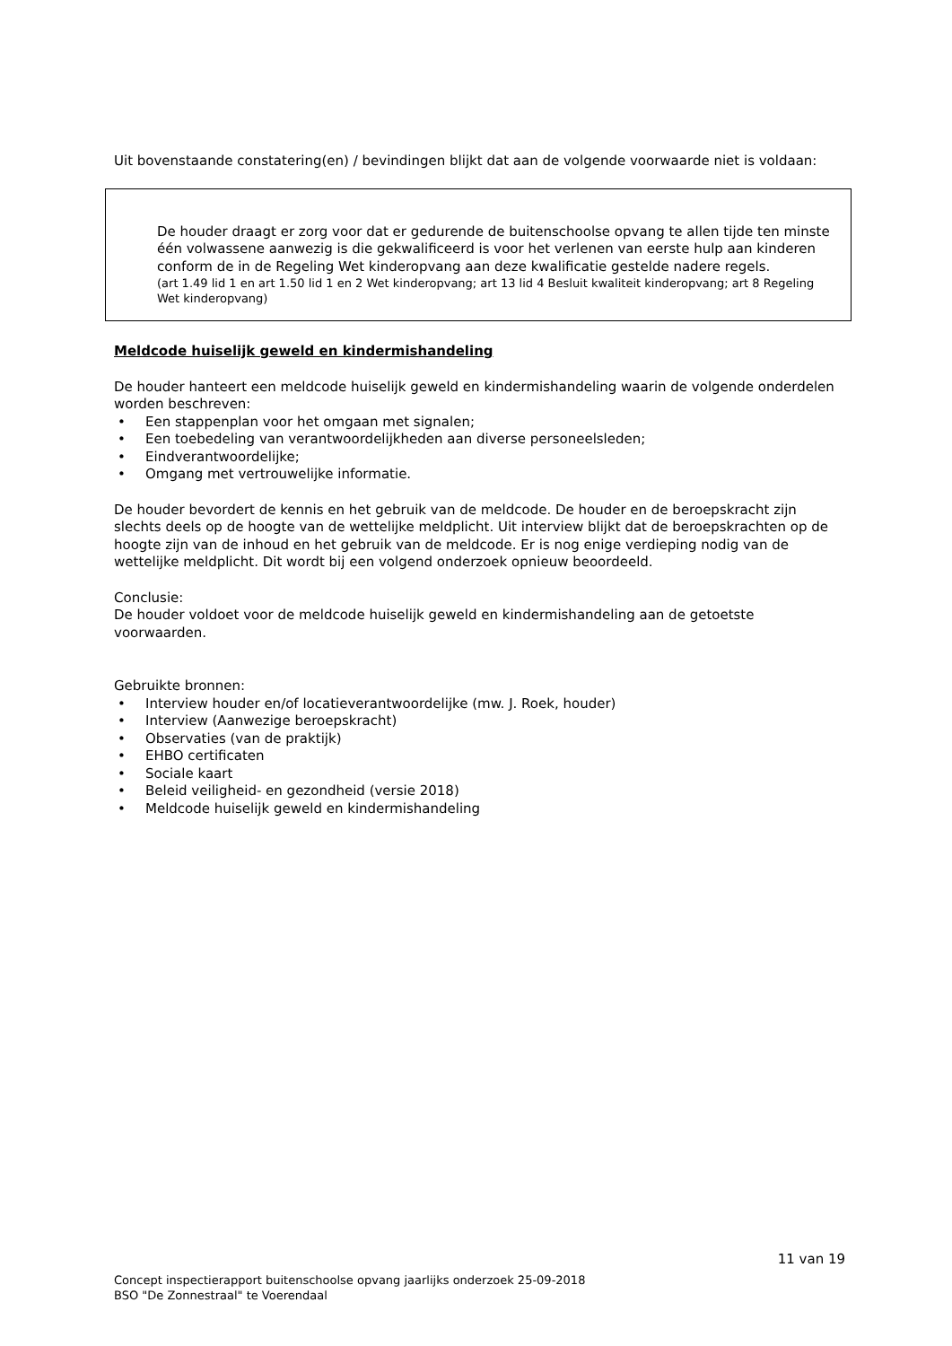Uit bovenstaande constatering(en) / bevindingen blijkt dat aan de volgende voorwaarde niet is voldaan:
De houder draagt er zorg voor dat er gedurende de buitenschoolse opvang te allen tijde ten minste één volwassene aanwezig is die gekwalificeerd is voor het verlenen van eerste hulp aan kinderen conform de in de Regeling Wet kinderopvang aan deze kwalificatie gestelde nadere regels.
(art 1.49 lid 1 en art 1.50 lid 1 en 2 Wet kinderopvang; art 13 lid 4 Besluit kwaliteit kinderopvang; art 8 Regeling Wet kinderopvang)
Meldcode huiselijk geweld en kindermishandeling
De houder hanteert een meldcode huiselijk geweld en kindermishandeling waarin de volgende onderdelen worden beschreven:
• Een stappenplan voor het omgaan met signalen;
• Een toebedeling van verantwoordelijkheden aan diverse personeelsleden;
• Eindverantwoordelijke;
• Omgang met vertrouwelijke informatie.
De houder bevordert de kennis en het gebruik van de meldcode. De houder en de beroepskracht zijn slechts deels op de hoogte van de wettelijke meldplicht. Uit interview blijkt dat de beroepskrachten op de hoogte zijn van de inhoud en het gebruik van de meldcode. Er is nog enige verdieping nodig van de wettelijke meldplicht. Dit wordt bij een volgend onderzoek opnieuw beoordeeld.
Conclusie:
De houder voldoet voor de meldcode huiselijk geweld en kindermishandeling aan de getoetste voorwaarden.
Gebruikte bronnen:
• Interview houder en/of locatieverantwoordelijke (mw. J. Roek, houder)
• Interview (Aanwezige beroepskracht)
• Observaties (van de praktijk)
• EHBO certificaten
• Sociale kaart
• Beleid veiligheid- en gezondheid (versie 2018)
• Meldcode huiselijk geweld en kindermishandeling
11 van 19
Concept inspectierapport buitenschoolse opvang jaarlijks onderzoek 25-09-2018
BSO "De Zonnestraal" te Voerendaal